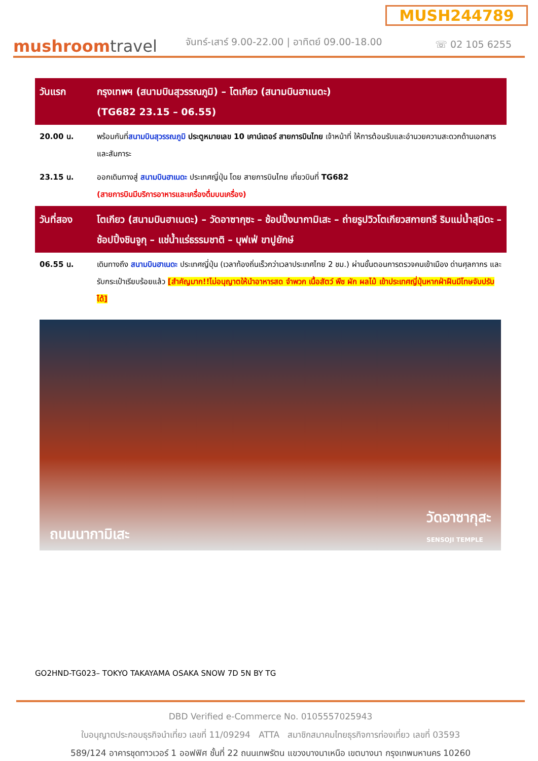MUSH244789
mushroomtravel
จันทร์-เสาร์ 9.00-22.00 | อาทิตย์ 09.00-18.00
☏ 02 105 6255
| วันแรก | กรุงเทพฯ (สนามบินสุวรรณภูมิ) – โตเกียว (สนามบินฮาเนดะ) (TG682 23.15 – 06.55) |
| 20.00 น. | พร้อมกันที่ สนามบินสุวรรณภูมิ ประตูหมายเลข 10 เคาน์เตอร์ สายการบินไทย เจ้าหน้าที่ ให้การต้อนรับและอำนวยความสะดวกด้านเอกสารและสัมภาระ |
| 23.15 น. | ออกเดินทางสู่ สนามบินฮาเนดะ ประเทศญี่ปุ่น โดย สายการบินไทย เที่ยวบินที่ TG682 (สายการบินมีบริการอาหารและเครื่องดื่มบนเครื่อง) |
| วันที่สอง | โตเกียว (สนามบินฮาเนดะ) – วัดอาซากุซะ – ช้อปปิ้งนากามิเสะ – ถ่ายรูปวิวโตเกียวสกายทรี ริมแม่น้ำสุมิดะ – ช้อปปิ้งชินจูกุ – แช่น้ำแร่ธรรมชาติ – บุฟเฟ่ ขาปูยักษ์ |
| 06.55 น. | เดินทางถึง สนามบินฮาเนดะ ประเทศญี่ปุ่น (เวลาท้องถิ่นเร็วกว่าเวลาประเทศไทย 2 ชม.) ผ่านขั้นตอนการตรวจคนเข้าเมือง ด่านศุลกากร และรับกระเป๋าเรียบร้อยแล้ว [สำคัญมาก!!ไม่อนุญาตให้นำอาหารสด จำพวก เนื้อสัตว์ พืช ผัก ผลไม้ เข้าประเทศญี่ปุ่นหากฝ่าฝืนมีโทษจับปรับได้] |
ถนนนากามิเสะ วัดอาซากุสะ
SENSOJI TEMPLE
GO2HND-TG023– TOKYO TAKAYAMA OSAKA SNOW 7D 5N BY TG
DBD Verified e-Commerce No. 0105557025943
ใบอนุญาตประกอบธุรกิจนำเที่ยว เลขที่ 11/09294 ATTA สมาชิกสมาคมไทยธุรกิจการท่องเที่ยว เลขที่ 03593
589/124 อาคารชุดทาวเวอร์ 1 ออฟฟิศ ชั้นที่ 22 ถนนเทพรัตน แขวงบางนาเหนือ เขตบางนา กรุงเทพมหานคร 10260